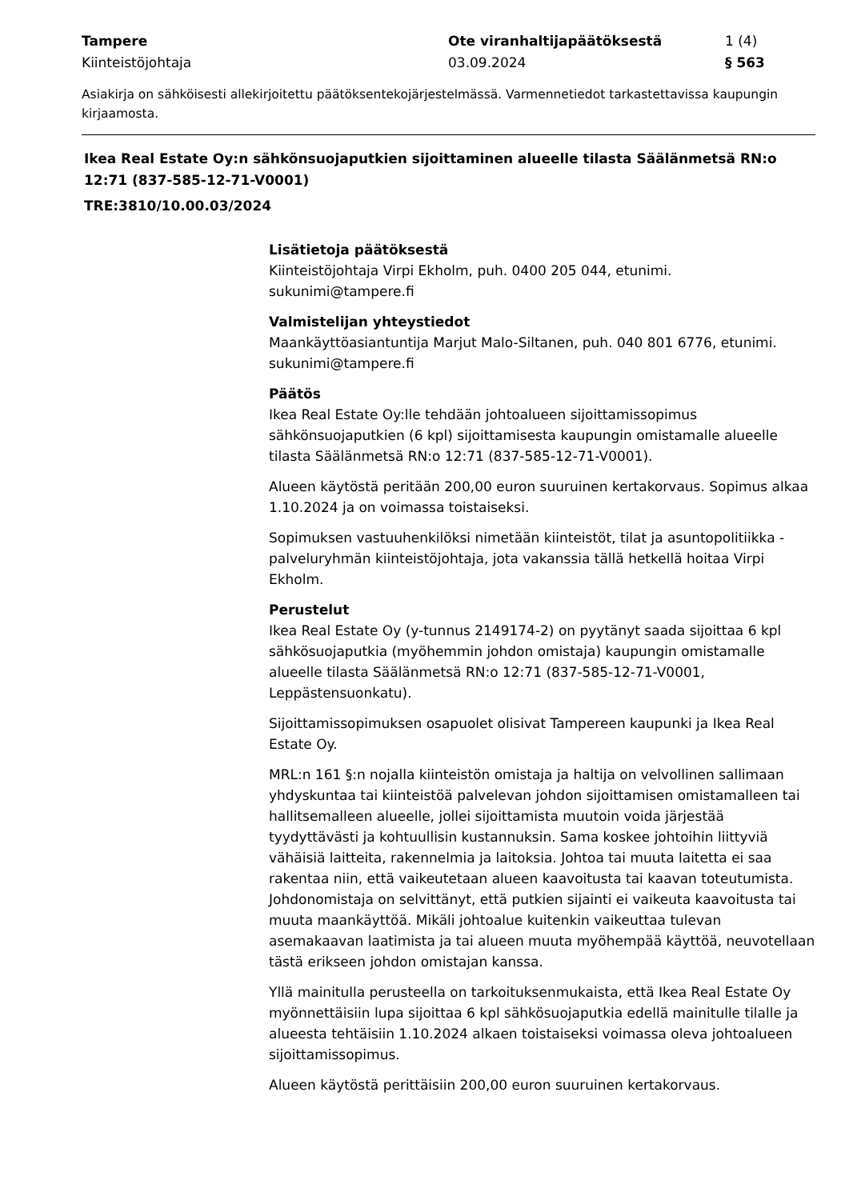Tampere
Kiinteistöjohtaja
Ote viranhaltijapäätöksestä
03.09.2024
1 (4)
§ 563
Asiakirja on sähköisesti allekirjoitettu päätöksentekojärjestelmässä. Varmennetiedot tarkastettavissa kaupungin kirjaamosta.
Ikea Real Estate Oy:n sähkönsuojaputkien sijoittaminen alueelle tilasta Säälänmetsä RN:o 12:71 (837-585-12-71-V0001)
TRE:3810/10.00.03/2024
Lisätietoja päätöksestä
Kiinteistöjohtaja Virpi Ekholm, puh. 0400 205 044, etunimi.
sukunimi@tampere.fi
Valmistelijan yhteystiedot
Maankäyttöasiantuntija Marjut Malo-Siltanen, puh. 040 801 6776, etunimi.
sukunimi@tampere.fi
Päätös
Ikea Real Estate Oy:lle tehdään johtoalueen sijoittamissopimus sähkönsuojaputkien (6 kpl) sijoittamisesta kaupungin omistamalle alueelle tilasta Säälänmetsä RN:o 12:71 (837-585-12-71-V0001).
Alueen käytöstä peritään 200,00 euron suuruinen kertakorvaus. Sopimus alkaa 1.10.2024 ja on voimassa toistaiseksi.
Sopimuksen vastuuhenkilöksi nimetään kiinteistöt, tilat ja asuntopolitiikka -palveluryhmän kiinteistöjohtaja, jota vakanssia tällä hetkellä hoitaa Virpi Ekholm.
Perustelut
Ikea Real Estate Oy (y-tunnus 2149174-2) on pyytänyt saada sijoittaa 6 kpl sähkösuojaputkia (myöhemmin johdon omistaja) kaupungin omistamalle alueelle tilasta Säälänmetsä RN:o 12:71 (837-585-12-71-V0001, Leppästensuonkatu).
Sijoittamissopimuksen osapuolet olisivat Tampereen kaupunki ja Ikea Real Estate Oy.
MRL:n 161 §:n nojalla kiinteistön omistaja ja haltija on velvollinen sallimaan yhdyskuntaa tai kiinteistöä palvelevan johdon sijoittamisen omistamalleen tai hallitsemalleen alueelle, jollei sijoittamista muutoin voida järjestää tyydyttävästi ja kohtuullisin kustannuksin. Sama koskee johtoihin liittyviä vähäisiä laitteita, rakennelmia ja laitoksia. Johtoa tai muuta laitetta ei saa rakentaa niin, että vaikeutetaan alueen kaavoitusta tai kaavan toteutumista. Johdonomistaja on selvittänyt, että putkien sijainti ei vaikeuta kaavoitusta tai muuta maankäyttöä. Mikäli johtoalue kuitenkin vaikeuttaa tulevan asemakaavan laatimista ja tai alueen muuta myöhempää käyttöä, neuvotellaan tästä erikseen johdon omistajan kanssa.
Yllä mainitulla perusteella on tarkoituksenmukaista, että Ikea Real Estate Oy myönnettäisiin lupa sijoittaa 6 kpl sähkösuojaputkia edellä mainitulle tilalle ja alueesta tehtäisiin 1.10.2024 alkaen toistaiseksi voimassa oleva johtoalueen sijoittamissopimus.
Alueen käytöstä perittäisiin 200,00 euron suuruinen kertakorvaus.